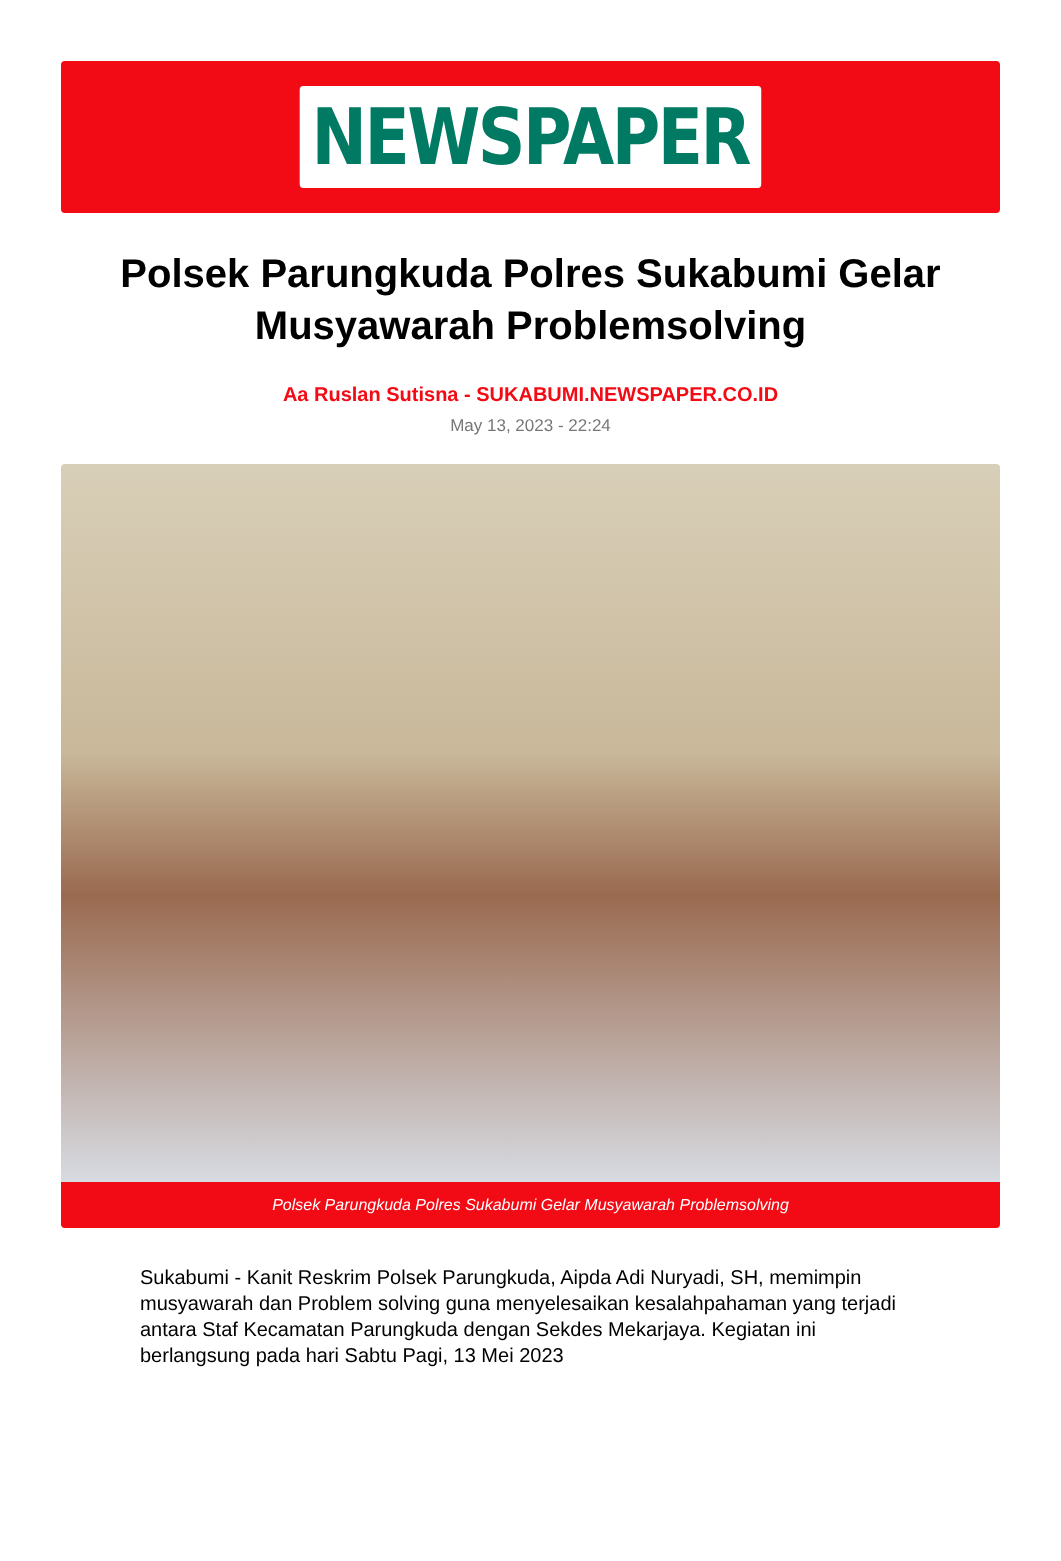NEWSPAPER
Polsek Parungkuda Polres Sukabumi Gelar Musyawarah Problemsolving
Aa Ruslan Sutisna - SUKABUMI.NEWSPAPER.CO.ID
May 13, 2023 - 22:24
Polsek Parungkuda Polres Sukabumi Gelar Musyawarah Problemsolving
Sukabumi - Kanit Reskrim Polsek Parungkuda, Aipda Adi Nuryadi, SH, memimpin musyawarah dan Problem solving guna menyelesaikan kesalahpahaman yang terjadi antara Staf Kecamatan Parungkuda dengan Sekdes Mekarjaya. Kegiatan ini berlangsung pada hari Sabtu Pagi, 13 Mei 2023